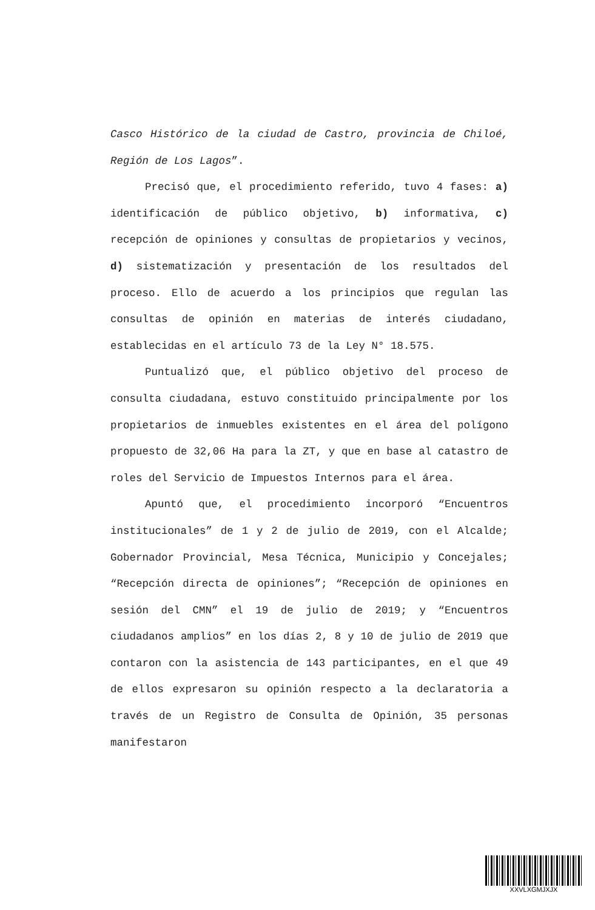Casco Histórico de la ciudad de Castro, provincia de Chiloé, Región de Los Lagos”.
Precisó que, el procedimiento referido, tuvo 4 fases: a) identificación de público objetivo, b) informativa, c) recepción de opiniones y consultas de propietarios y vecinos, d) sistematización y presentación de los resultados del proceso. Ello de acuerdo a los principios que regulan las consultas de opinión en materias de interés ciudadano, establecidas en el artículo 73 de la Ley N° 18.575.
Puntualizó que, el público objetivo del proceso de consulta ciudadana, estuvo constituido principalmente por los propietarios de inmuebles existentes en el área del polígono propuesto de 32,06 Ha para la ZT, y que en base al catastro de roles del Servicio de Impuestos Internos para el área.
Apuntó que, el procedimiento incorporó “Encuentros institucionales” de 1 y 2 de julio de 2019, con el Alcalde; Gobernador Provincial, Mesa Técnica, Municipio y Concejales; “Recepción directa de opiniones”; “Recepción de opiniones en sesión del CMN” el 19 de julio de 2019; y “Encuentros ciudadanos amplios” en los días 2, 8 y 10 de julio de 2019 que contaron con la asistencia de 143 participantes, en el que 49 de ellos expresaron su opinión respecto a la declaratoria a través de un Registro de Consulta de Opinión, 35 personas manifestaron
XXVLXGMJXJX